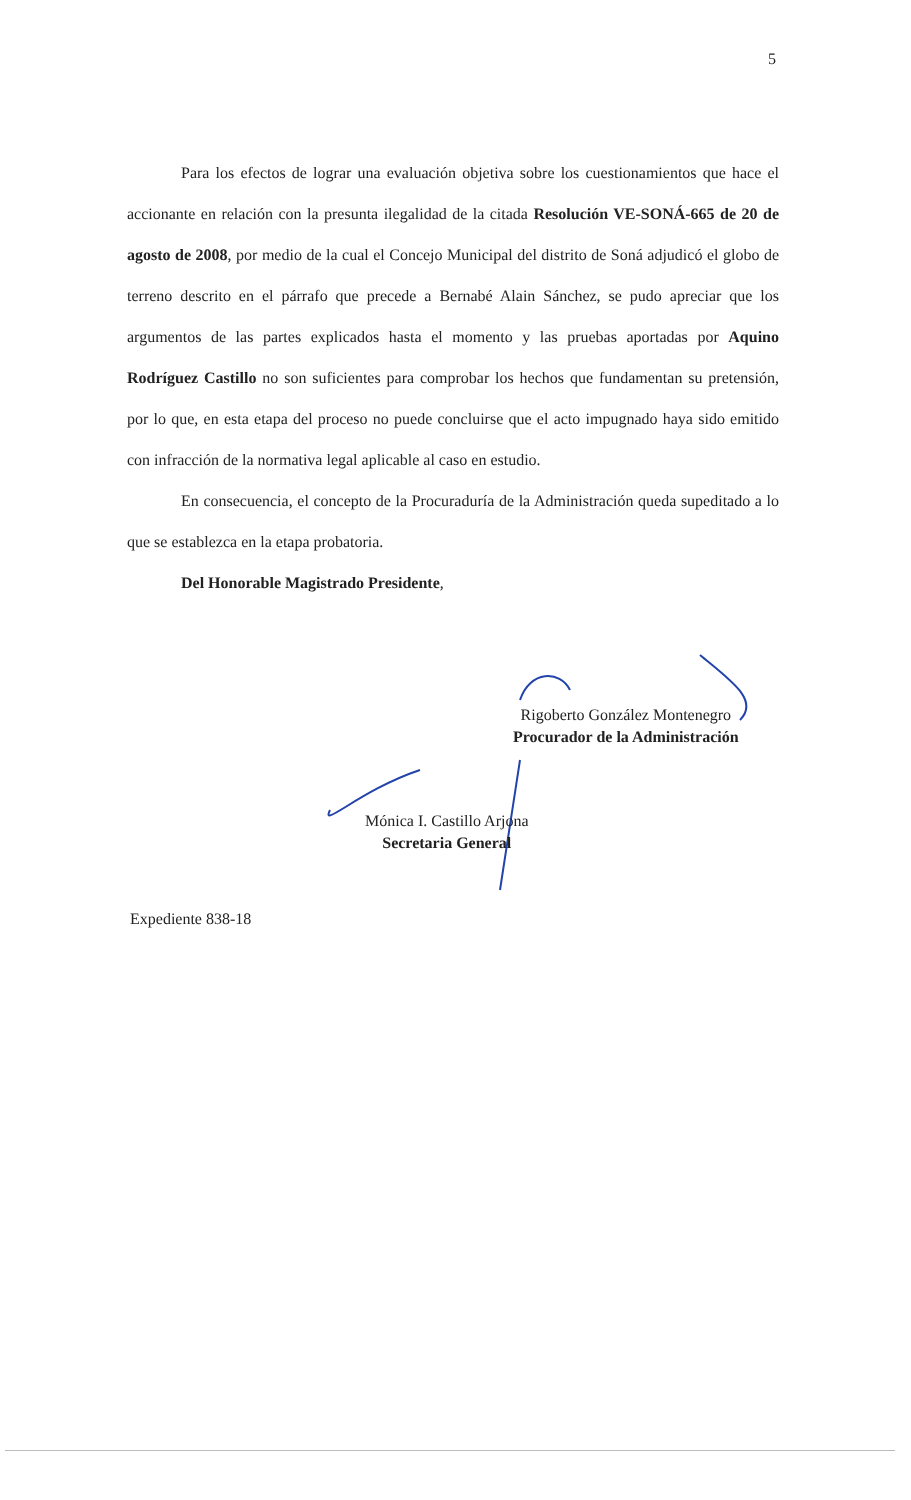5
Para los efectos de lograr una evaluación objetiva sobre los cuestionamientos que hace el accionante en relación con la presunta ilegalidad de la citada Resolución VE-SONÁ-665 de 20 de agosto de 2008, por medio de la cual el Concejo Municipal del distrito de Soná adjudicó el globo de terreno descrito en el párrafo que precede a Bernabé Alain Sánchez, se pudo apreciar que los argumentos de las partes explicados hasta el momento y las pruebas aportadas por Aquino Rodríguez Castillo no son suficientes para comprobar los hechos que fundamentan su pretensión, por lo que, en esta etapa del proceso no puede concluirse que el acto impugnado haya sido emitido con infracción de la normativa legal aplicable al caso en estudio.
En consecuencia, el concepto de la Procuraduría de la Administración queda supeditado a lo que se establezca en la etapa probatoria.
Del Honorable Magistrado Presidente,
Rigoberto González Montenegro
Procurador de la Administración
Mónica I. Castillo Arjona
Secretaria General
Expediente 838-18